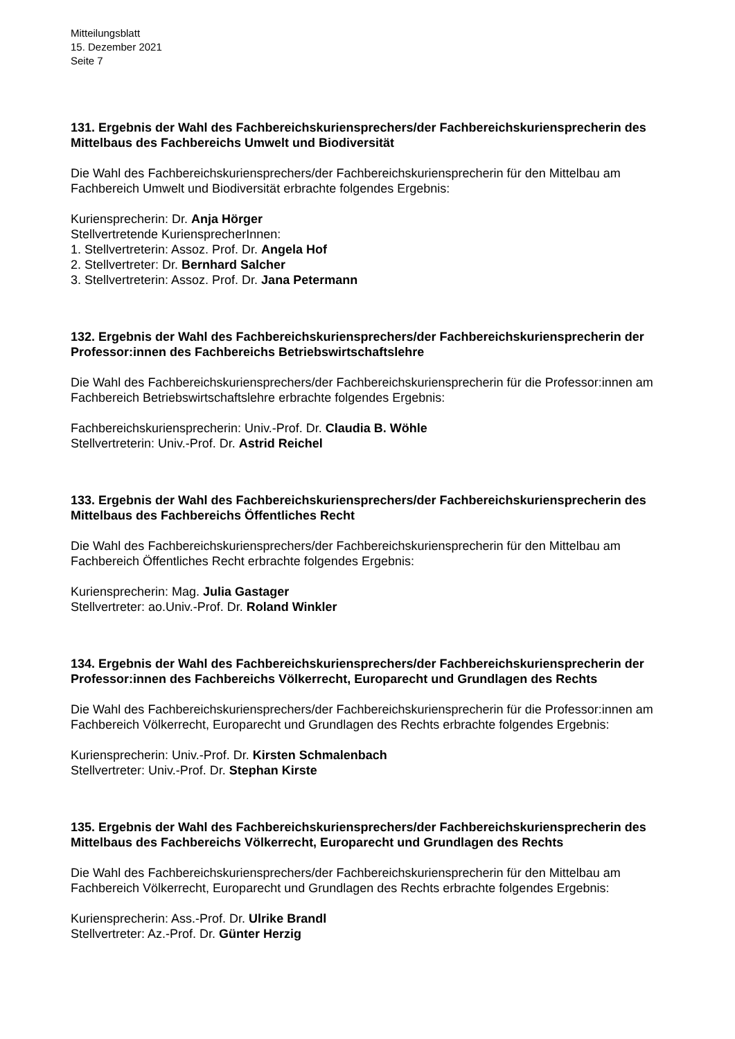Mitteilungsblatt
15. Dezember 2021
Seite 7
131. Ergebnis der Wahl des Fachbereichskuriensprechers/der Fachbereichskuriensprecherin des Mittelbaus des Fachbereichs Umwelt und Biodiversität
Die Wahl des Fachbereichskuriensprechers/der Fachbereichskuriensprecherin für den Mittelbau am Fachbereich Umwelt und Biodiversität erbrachte folgendes Ergebnis:
Kuriensprecherin: Dr. Anja Hörger
Stellvertretende KuriensprecherInnen:
1. Stellvertreterin: Assoz. Prof. Dr. Angela Hof
2. Stellvertreter: Dr. Bernhard Salcher
3. Stellvertreterin: Assoz. Prof. Dr. Jana Petermann
132. Ergebnis der Wahl des Fachbereichskuriensprechers/der Fachbereichskuriensprecherin der Professor:innen des Fachbereichs Betriebswirtschaftslehre
Die Wahl des Fachbereichskuriensprechers/der Fachbereichskuriensprecherin für die Professor:innen am Fachbereich Betriebswirtschaftslehre erbrachte folgendes Ergebnis:
Fachbereichskuriensprecherin: Univ.-Prof. Dr. Claudia B. Wöhle
Stellvertreterin: Univ.-Prof. Dr. Astrid Reichel
133. Ergebnis der Wahl des Fachbereichskuriensprechers/der Fachbereichskuriensprecherin des Mittelbaus des Fachbereichs Öffentliches Recht
Die Wahl des Fachbereichskuriensprechers/der Fachbereichskuriensprecherin für den Mittelbau am Fachbereich Öffentliches Recht erbrachte folgendes Ergebnis:
Kuriensprecherin: Mag. Julia Gastager
Stellvertreter: ao.Univ.-Prof. Dr. Roland Winkler
134. Ergebnis der Wahl des Fachbereichskuriensprechers/der Fachbereichskuriensprecherin der Professor:innen des Fachbereichs Völkerrecht, Europarecht und Grundlagen des Rechts
Die Wahl des Fachbereichskuriensprechers/der Fachbereichskuriensprecherin für die Professor:innen am Fachbereich Völkerrecht, Europarecht und Grundlagen des Rechts erbrachte folgendes Ergebnis:
Kuriensprecherin: Univ.-Prof. Dr. Kirsten Schmalenbach
Stellvertreter: Univ.-Prof. Dr. Stephan Kirste
135. Ergebnis der Wahl des Fachbereichskuriensprechers/der Fachbereichskuriensprecherin des Mittelbaus des Fachbereichs Völkerrecht, Europarecht und Grundlagen des Rechts
Die Wahl des Fachbereichskuriensprechers/der Fachbereichskuriensprecherin für den Mittelbau am Fachbereich Völkerrecht, Europarecht und Grundlagen des Rechts erbrachte folgendes Ergebnis:
Kuriensprecherin: Ass.-Prof. Dr. Ulrike Brandl
Stellvertreter: Az.-Prof. Dr. Günter Herzig